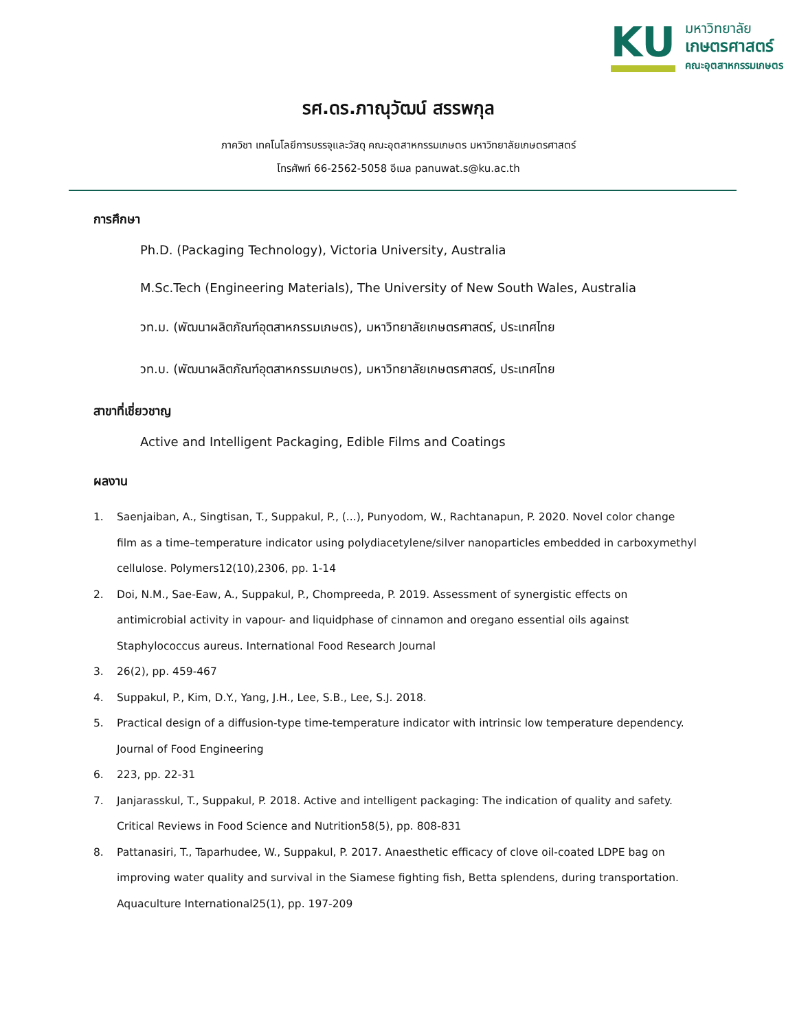KU
มหาวิทยาลัย
เกษตรศาสตร์
คณะอุตสาหกรรมเกษตร
รศ.ดร.ภาณุวัฒน์ สรรพกุล
ภาควิชา เทคโนโลยีการบรรจุและวัสดุ คณะอุตสาหกรรมเกษตร มหาวิทยาลัยเกษตรศาสตร์
โทรศัพท์ 66-2562-5058 อีเมล panuwat.s@ku.ac.th
การศึกษา
Ph.D. (Packaging Technology), Victoria University, Australia
M.Sc.Tech (Engineering Materials), The University of New South Wales, Australia
วท.ม. (พัฒนาผลิตภัณฑ์อุตสาหกรรมเกษตร), มหาวิทยาลัยเกษตรศาสตร์, ประเทศไทย
วท.บ. (พัฒนาผลิตภัณฑ์อุตสาหกรรมเกษตร), มหาวิทยาลัยเกษตรศาสตร์, ประเทศไทย
สาขาที่เชี่ยวชาญ
Active and Intelligent Packaging, Edible Films and Coatings
ผลงาน
1. Saenjaiban, A., Singtisan, T., Suppakul, P., (...), Punyodom, W., Rachtanapun, P. 2020. Novel color change film as a time–temperature indicator using polydiacetylene/silver nanoparticles embedded in carboxymethyl cellulose. Polymers12(10),2306, pp. 1-14
2. Doi, N.M., Sae-Eaw, A., Suppakul, P., Chompreeda, P. 2019. Assessment of synergistic effects on antimicrobial activity in vapour- and liquidphase of cinnamon and oregano essential oils against Staphylococcus aureus. International Food Research Journal
3. 26(2), pp. 459-467
4. Suppakul, P., Kim, D.Y., Yang, J.H., Lee, S.B., Lee, S.J. 2018.
5. Practical design of a diffusion-type time-temperature indicator with intrinsic low temperature dependency. Journal of Food Engineering
6. 223, pp. 22-31
7. Janjarasskul, T., Suppakul, P. 2018. Active and intelligent packaging: The indication of quality and safety. Critical Reviews in Food Science and Nutrition58(5), pp. 808-831
8. Pattanasiri, T., Taparhudee, W., Suppakul, P. 2017. Anaesthetic efficacy of clove oil-coated LDPE bag on improving water quality and survival in the Siamese fighting fish, Betta splendens, during transportation. Aquaculture International25(1), pp. 197-209